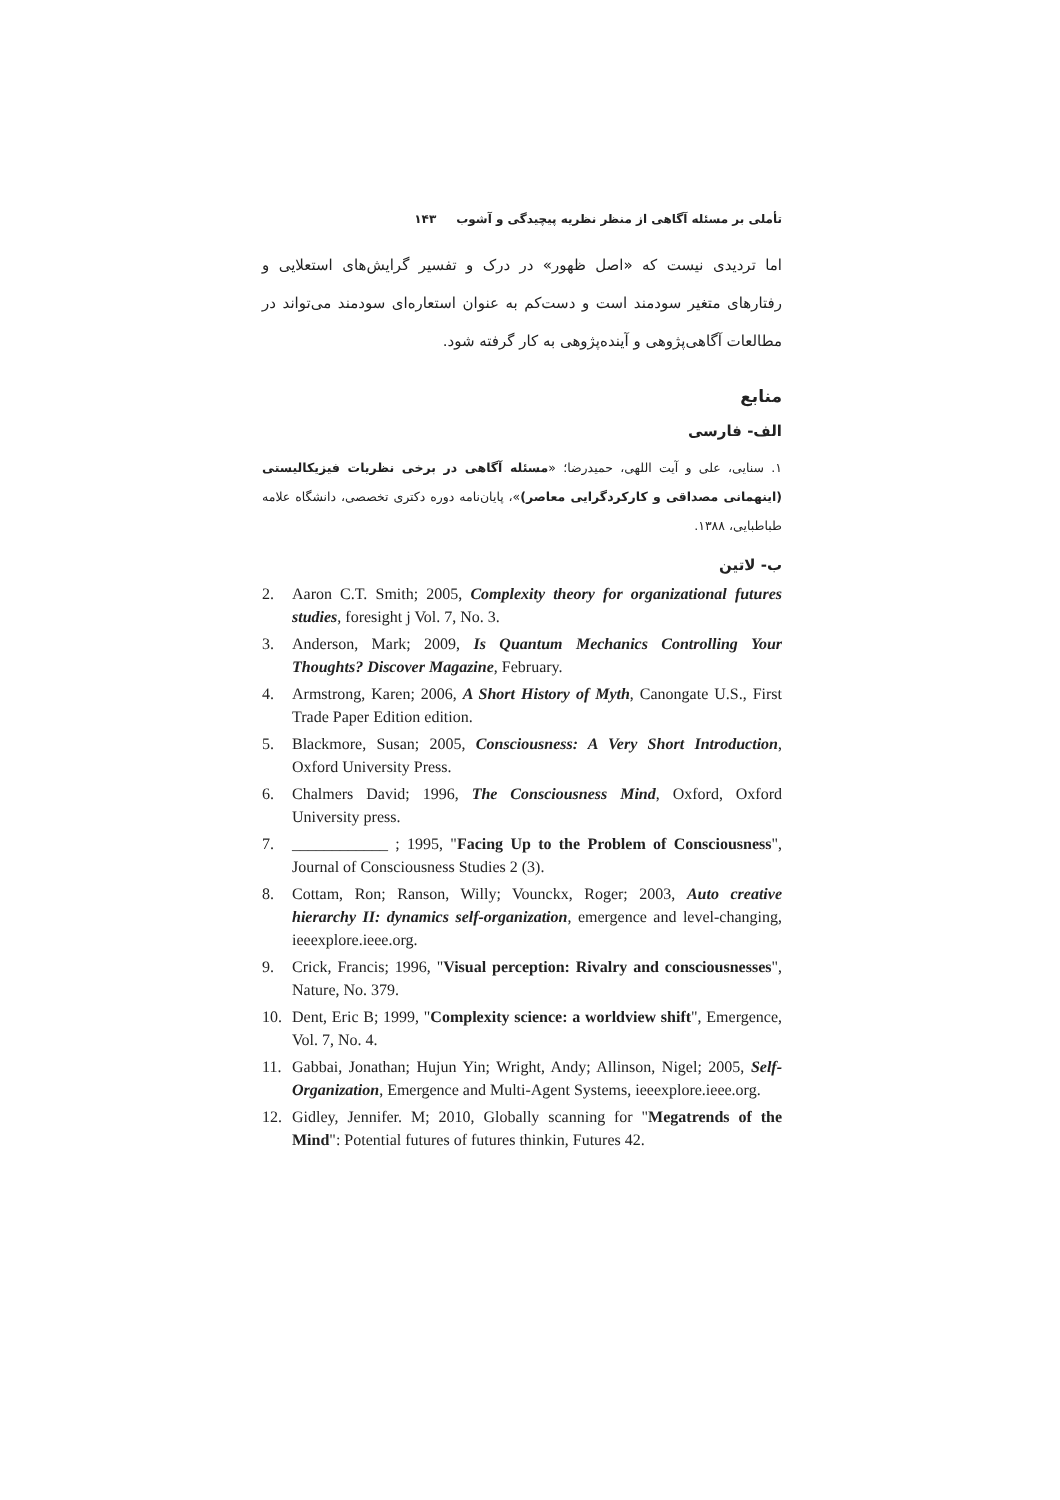تأملی بر مسئله آگاهی از منظر نظریه پیچیدگی و آشوب ۱۴۳
اما تردیدی نیست که «اصل ظهور» در درک و تفسیر گرایش‌های استعلایی و رفتارهای متغیر سودمند است و دست‌کم به عنوان استعاره‌ای سودمند می‌تواند در مطالعات آگاهی‌پژوهی و آینده‌پژوهی به کار گرفته شود.
منابع
الف- فارسی
۱. سنایی، علی و آیت اللهی، حمیدرضا؛ «مسئله آگاهی در برخی نظریات فیزیکالیستی (اینهمانی مصداقی و کارکردگرایی معاصر)»، پایان‌نامه دوره دکتری تخصصی، دانشگاه علامه طباطبایی، ۱۳۸۸.
ب- لاتین
2. Aaron C.T. Smith; 2005, Complexity theory for organizational futures studies, foresight j Vol. 7, No. 3.
3. Anderson, Mark; 2009, Is Quantum Mechanics Controlling Your Thoughts? Discover Magazine, February.
4. Armstrong, Karen; 2006, A Short History of Myth, Canongate U.S., First Trade Paper Edition edition.
5. Blackmore, Susan; 2005, Consciousness: A Very Short Introduction, Oxford University Press.
6. Chalmers David; 1996, The Consciousness Mind, Oxford, Oxford University press.
7. ____________ ; 1995, "Facing Up to the Problem of Consciousness", Journal of Consciousness Studies 2 (3).
8. Cottam, Ron; Ranson, Willy; Vounckx, Roger; 2003, Auto creative hierarchy II: dynamics self-organization, emergence and level-changing, ieeexplore.ieee.org.
9. Crick, Francis; 1996, "Visual perception: Rivalry and consciousnesses", Nature, No. 379.
10. Dent, Eric B; 1999, "Complexity science: a worldview shift", Emergence, Vol. 7, No. 4.
11. Gabbai, Jonathan; Hujun Yin; Wright, Andy; Allinson, Nigel; 2005, Self-Organization, Emergence and Multi-Agent Systems, ieeexplore.ieee.org.
12. Gidley, Jennifer. M; 2010, Globally scanning for "Megatrends of the Mind": Potential futures of futures thinkin, Futures 42.